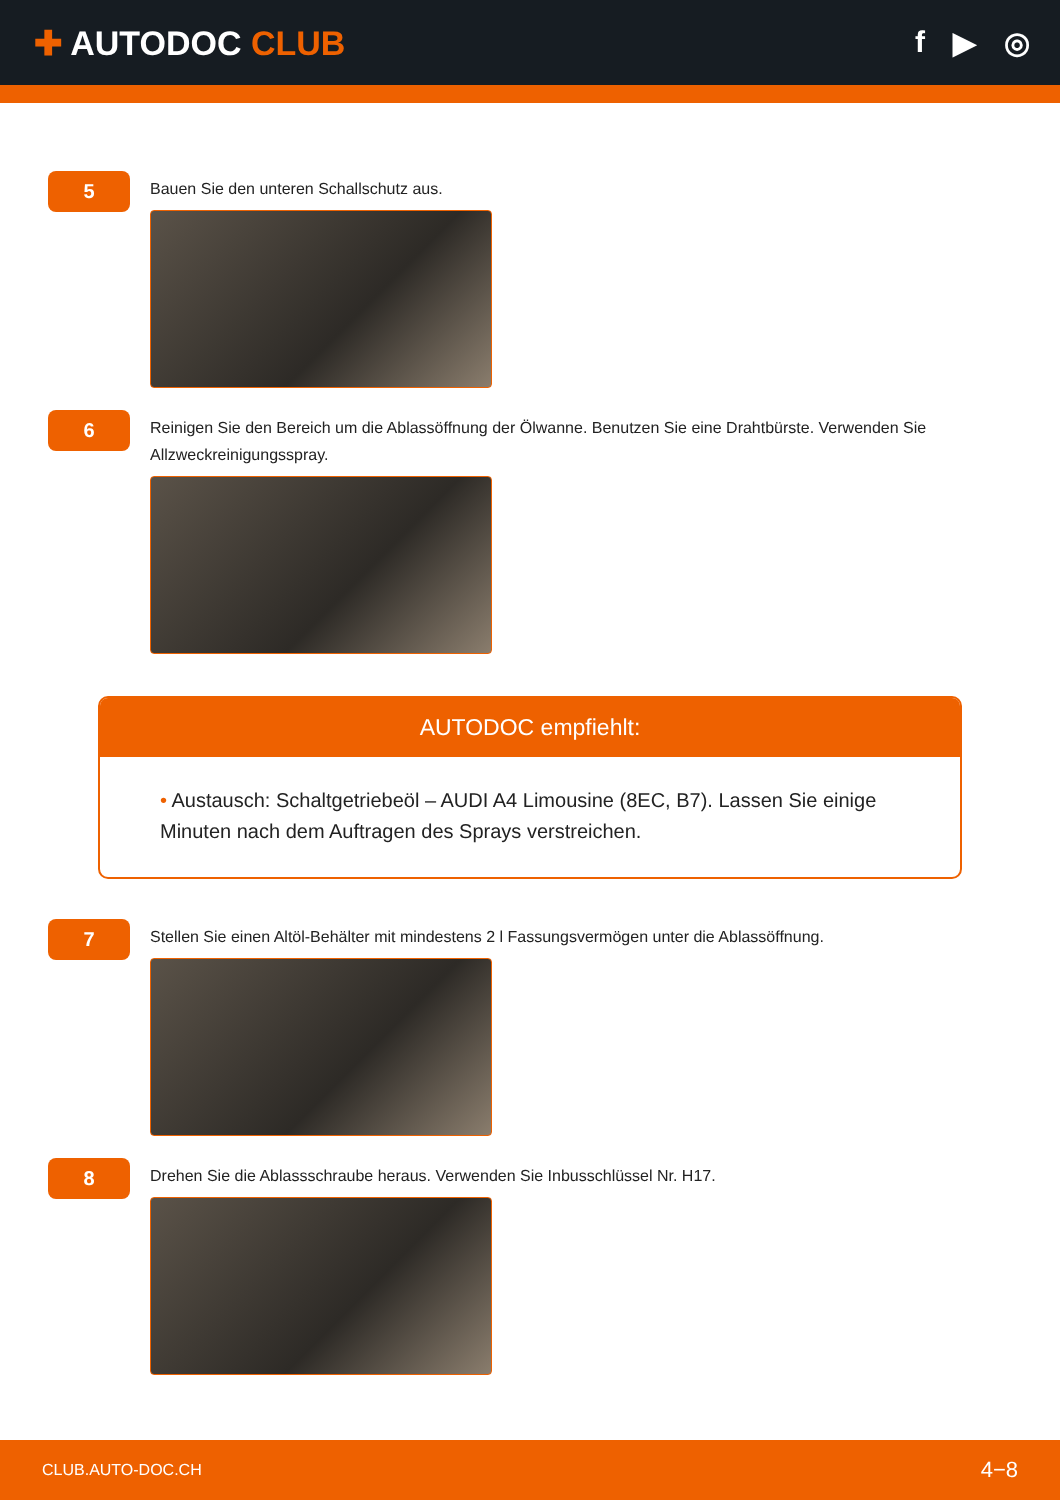✚ AUTODOC CLUB f ▶ ◎
5
Bauen Sie den unteren Schallschutz aus.
6
Reinigen Sie den Bereich um die Ablassöffnung der Ölwanne. Benutzen Sie eine Drahtbürste. Verwenden Sie Allzweckreinigungsspray.
AUTODOC empfiehlt:
• Austausch: Schaltgetriebeöl – AUDI A4 Limousine (8EC, B7). Lassen Sie einige Minuten nach dem Auftragen des Sprays verstreichen.
7
Stellen Sie einen Altöl-Behälter mit mindestens 2 l Fassungsvermögen unter die Ablassöffnung.
8
Drehen Sie die Ablassschraube heraus. Verwenden Sie Inbusschlüssel Nr. H17.
CLUB.AUTO-DOC.CH 4−8